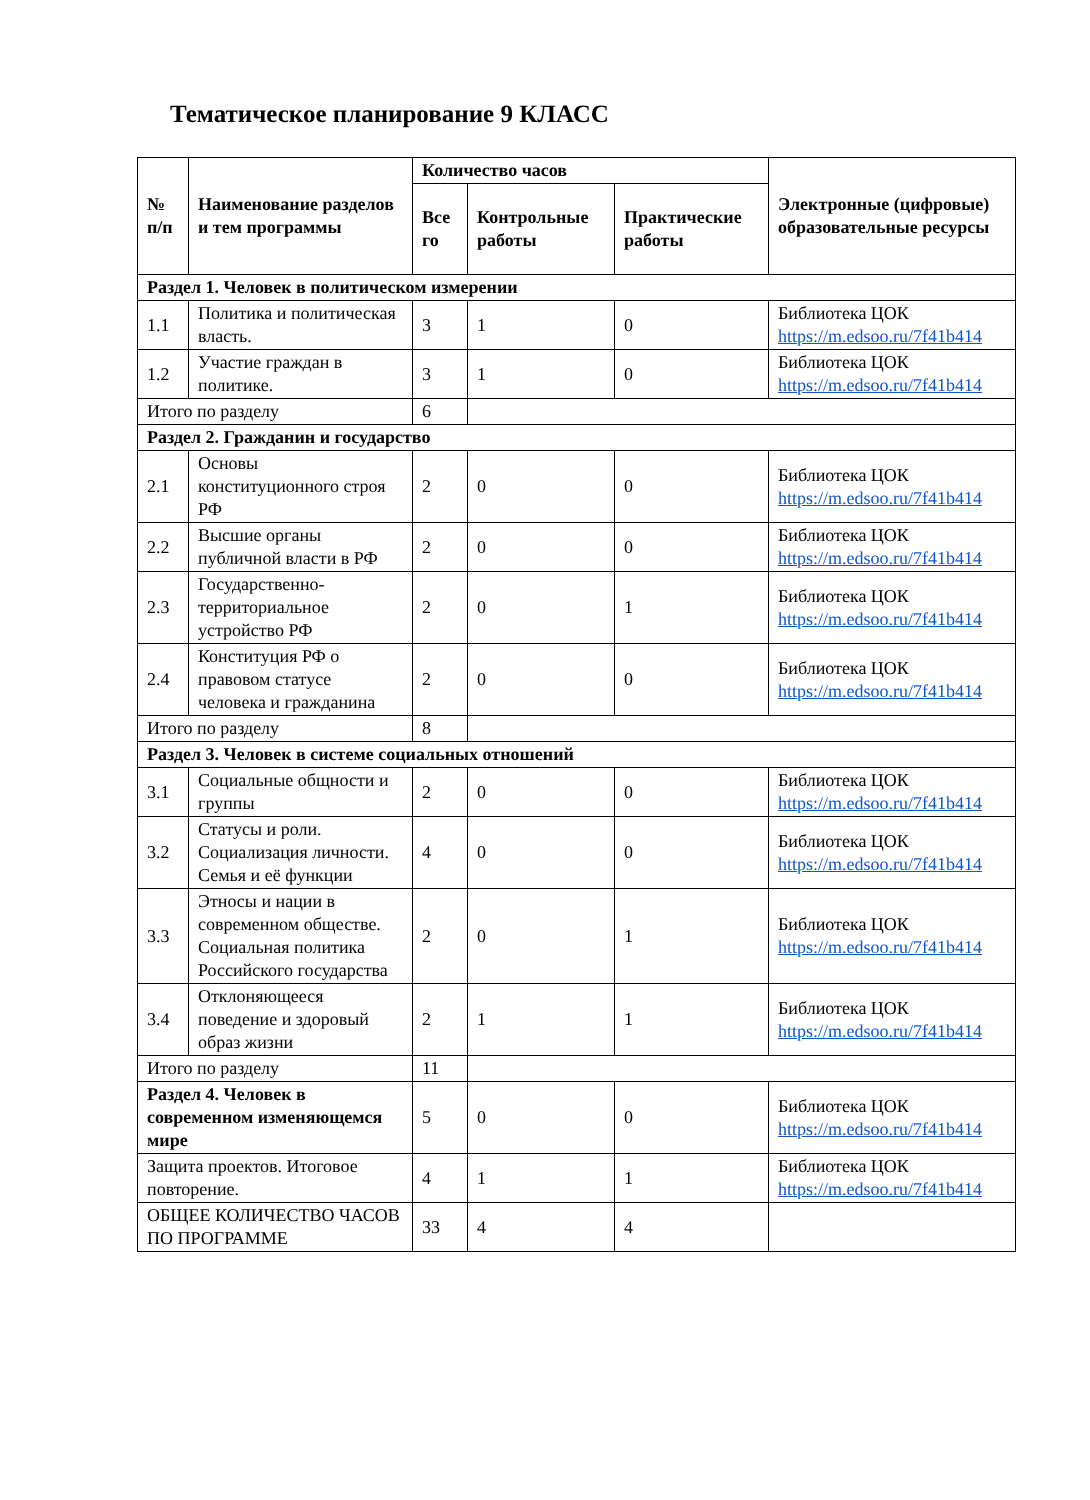Тематическое планирование 9 КЛАСС
| № п/п | Наименование разделов и тем программы | Количество часов | | | Электронные (цифровые) образовательные ресурсы |
| --- | --- | --- | --- | --- | --- |
| | | Все го | Контрольные работы | Практические работы | |
| Раздел 1. Человек в политическом измерении | | | | | |
| 1.1 | Политика и политическая власть. | 3 | 1 | 0 | Библиотека ЦОК https://m.edsoo.ru/7f41b414 |
| 1.2 | Участие граждан в политике. | 3 | 1 | 0 | Библиотека ЦОК https://m.edsoo.ru/7f41b414 |
| Итого по разделу | | 6 | | | |
| Раздел 2. Гражданин и государство | | | | | |
| 2.1 | Основы конституционного строя РФ | 2 | 0 | 0 | Библиотека ЦОК https://m.edsoo.ru/7f41b414 |
| 2.2 | Высшие органы публичной власти в РФ | 2 | 0 | 0 | Библиотека ЦОК https://m.edsoo.ru/7f41b414 |
| 2.3 | Государственно-территориальное устройство РФ | 2 | 0 | 1 | Библиотека ЦОК https://m.edsoo.ru/7f41b414 |
| 2.4 | Конституция РФ о правовом статусе человека и гражданина | 2 | 0 | 0 | Библиотека ЦОК https://m.edsoo.ru/7f41b414 |
| Итого по разделу | | 8 | | | |
| Раздел 3. Человек в системе социальных отношений | | | | | |
| 3.1 | Социальные общности и группы | 2 | 0 | 0 | Библиотека ЦОК https://m.edsoo.ru/7f41b414 |
| 3.2 | Статусы и роли. Социализация личности. Семья и её функции | 4 | 0 | 0 | Библиотека ЦОК https://m.edsoo.ru/7f41b414 |
| 3.3 | Этносы и нации в современном обществе. Социальная политика Российского государства | 2 | 0 | 1 | Библиотека ЦОК https://m.edsoo.ru/7f41b414 |
| 3.4 | Отклоняющееся поведение и здоровый образ жизни | 2 | 1 | 1 | Библиотека ЦОК https://m.edsoo.ru/7f41b414 |
| Итого по разделу | | 11 | | | |
| Раздел 4. Человек в современном изменяющемся мире | | 5 | 0 | 0 | Библиотека ЦОК https://m.edsoo.ru/7f41b414 |
| Защита проектов. Итоговое повторение. | | 4 | 1 | 1 | Библиотека ЦОК https://m.edsoo.ru/7f41b414 |
| ОБЩЕЕ КОЛИЧЕСТВО ЧАСОВ ПО ПРОГРАММЕ | | 33 | 4 | 4 | |